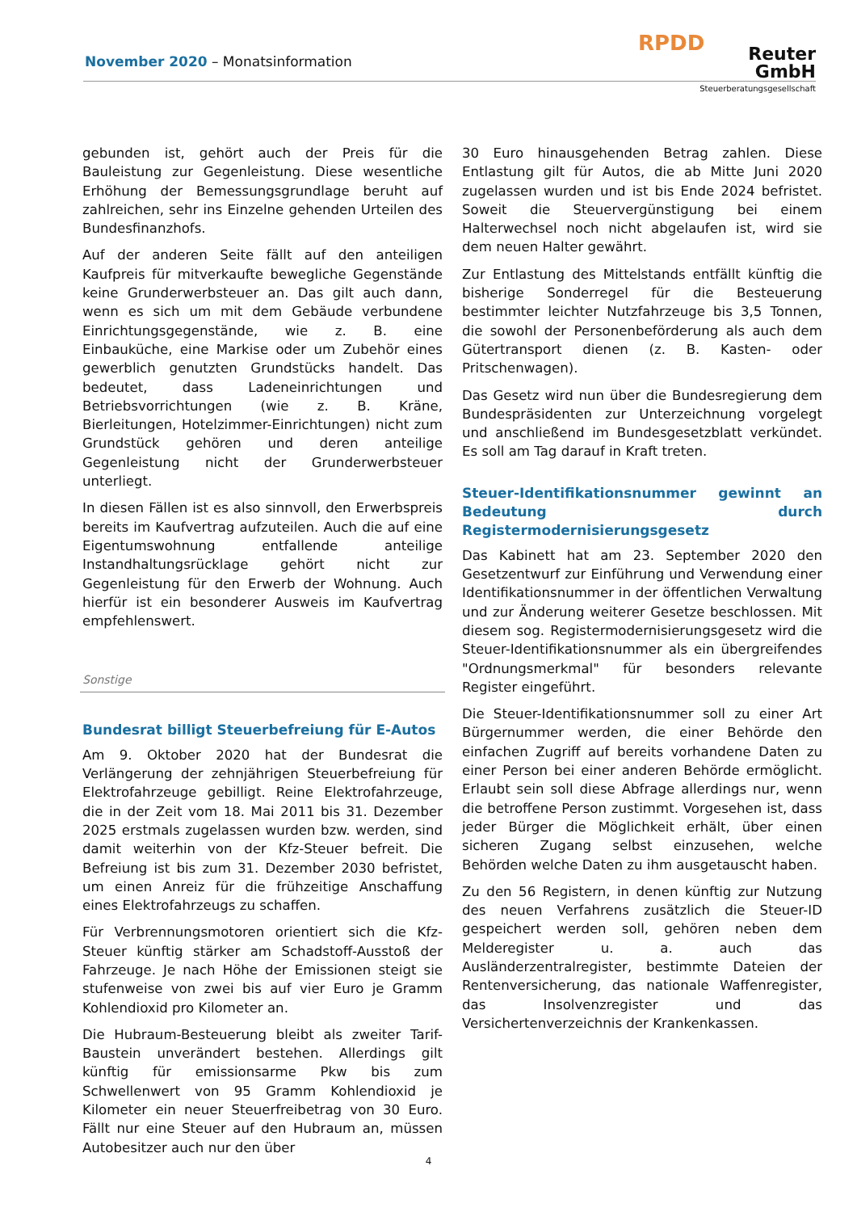November 2020 – Monatsinformation
RPDD
Reuter GmbH
Steuerberatungsgesellschaft
gebunden ist, gehört auch der Preis für die Bauleistung zur Gegenleistung. Diese wesentliche Erhöhung der Bemessungsgrundlage beruht auf zahlreichen, sehr ins Einzelne gehenden Urteilen des Bundesfinanzhofs.
Auf der anderen Seite fällt auf den anteiligen Kaufpreis für mitverkaufte bewegliche Gegenstände keine Grunderwerbsteuer an. Das gilt auch dann, wenn es sich um mit dem Gebäude verbundene Einrichtungsgegenstände, wie z. B. eine Einbauküche, eine Markise oder um Zubehör eines gewerblich genutzten Grundstücks handelt. Das bedeutet, dass Ladeneinrichtungen und Betriebsvorrichtungen (wie z. B. Kräne, Bierleitungen, Hotelzimmer-Einrichtungen) nicht zum Grundstück gehören und deren anteilige Gegenleistung nicht der Grunderwerbsteuer unterliegt.
In diesen Fällen ist es also sinnvoll, den Erwerbspreis bereits im Kaufvertrag aufzuteilen. Auch die auf eine Eigentumswohnung entfallende anteilige Instandhaltungsrücklage gehört nicht zur Gegenleistung für den Erwerb der Wohnung. Auch hierfür ist ein besonderer Ausweis im Kaufvertrag empfehlenswert.
Sonstige
Bundesrat billigt Steuerbefreiung für E-Autos
Am 9. Oktober 2020 hat der Bundesrat die Verlängerung der zehnjährigen Steuerbefreiung für Elektrofahrzeuge gebilligt. Reine Elektrofahrzeuge, die in der Zeit vom 18. Mai 2011 bis 31. Dezember 2025 erstmals zugelassen wurden bzw. werden, sind damit weiterhin von der Kfz-Steuer befreit. Die Befreiung ist bis zum 31. Dezember 2030 befristet, um einen Anreiz für die frühzeitige Anschaffung eines Elektrofahrzeugs zu schaffen.
Für Verbrennungsmotoren orientiert sich die Kfz-Steuer künftig stärker am Schadstoff-Ausstoß der Fahrzeuge. Je nach Höhe der Emissionen steigt sie stufenweise von zwei bis auf vier Euro je Gramm Kohlendioxid pro Kilometer an.
Die Hubraum-Besteuerung bleibt als zweiter Tarif-Baustein unverändert bestehen. Allerdings gilt künftig für emissionsarme Pkw bis zum Schwellenwert von 95 Gramm Kohlendioxid je Kilometer ein neuer Steuerfreibetrag von 30 Euro. Fällt nur eine Steuer auf den Hubraum an, müssen Autobesitzer auch nur den über
30 Euro hinausgehenden Betrag zahlen. Diese Entlastung gilt für Autos, die ab Mitte Juni 2020 zugelassen wurden und ist bis Ende 2024 befristet. Soweit die Steuervergünstigung bei einem Halterwechsel noch nicht abgelaufen ist, wird sie dem neuen Halter gewährt.
Zur Entlastung des Mittelstands entfällt künftig die bisherige Sonderregel für die Besteuerung bestimmter leichter Nutzfahrzeuge bis 3,5 Tonnen, die sowohl der Personenbeförderung als auch dem Gütertransport dienen (z. B. Kasten- oder Pritschenwagen).
Das Gesetz wird nun über die Bundesregierung dem Bundespräsidenten zur Unterzeichnung vorgelegt und anschließend im Bundesgesetzblatt verkündet. Es soll am Tag darauf in Kraft treten.
Steuer-Identifikationsnummer gewinnt an Bedeutung durch Registermodernisierungsgesetz
Das Kabinett hat am 23. September 2020 den Gesetzentwurf zur Einführung und Verwendung einer Identifikationsnummer in der öffentlichen Verwaltung und zur Änderung weiterer Gesetze beschlossen. Mit diesem sog. Registermodernisierungsgesetz wird die Steuer-Identifikationsnummer als ein übergreifendes "Ordnungsmerkmal" für besonders relevante Register eingeführt.
Die Steuer-Identifikationsnummer soll zu einer Art Bürgernummer werden, die einer Behörde den einfachen Zugriff auf bereits vorhandene Daten zu einer Person bei einer anderen Behörde ermöglicht. Erlaubt sein soll diese Abfrage allerdings nur, wenn die betroffene Person zustimmt. Vorgesehen ist, dass jeder Bürger die Möglichkeit erhält, über einen sicheren Zugang selbst einzusehen, welche Behörden welche Daten zu ihm ausgetauscht haben.
Zu den 56 Registern, in denen künftig zur Nutzung des neuen Verfahrens zusätzlich die Steuer-ID gespeichert werden soll, gehören neben dem Melderegister u. a. auch das Ausländerzentralregister, bestimmte Dateien der Rentenversicherung, das nationale Waffenregister, das Insolvenzregister und das Versichertenverzeichnis der Krankenkassen.
4